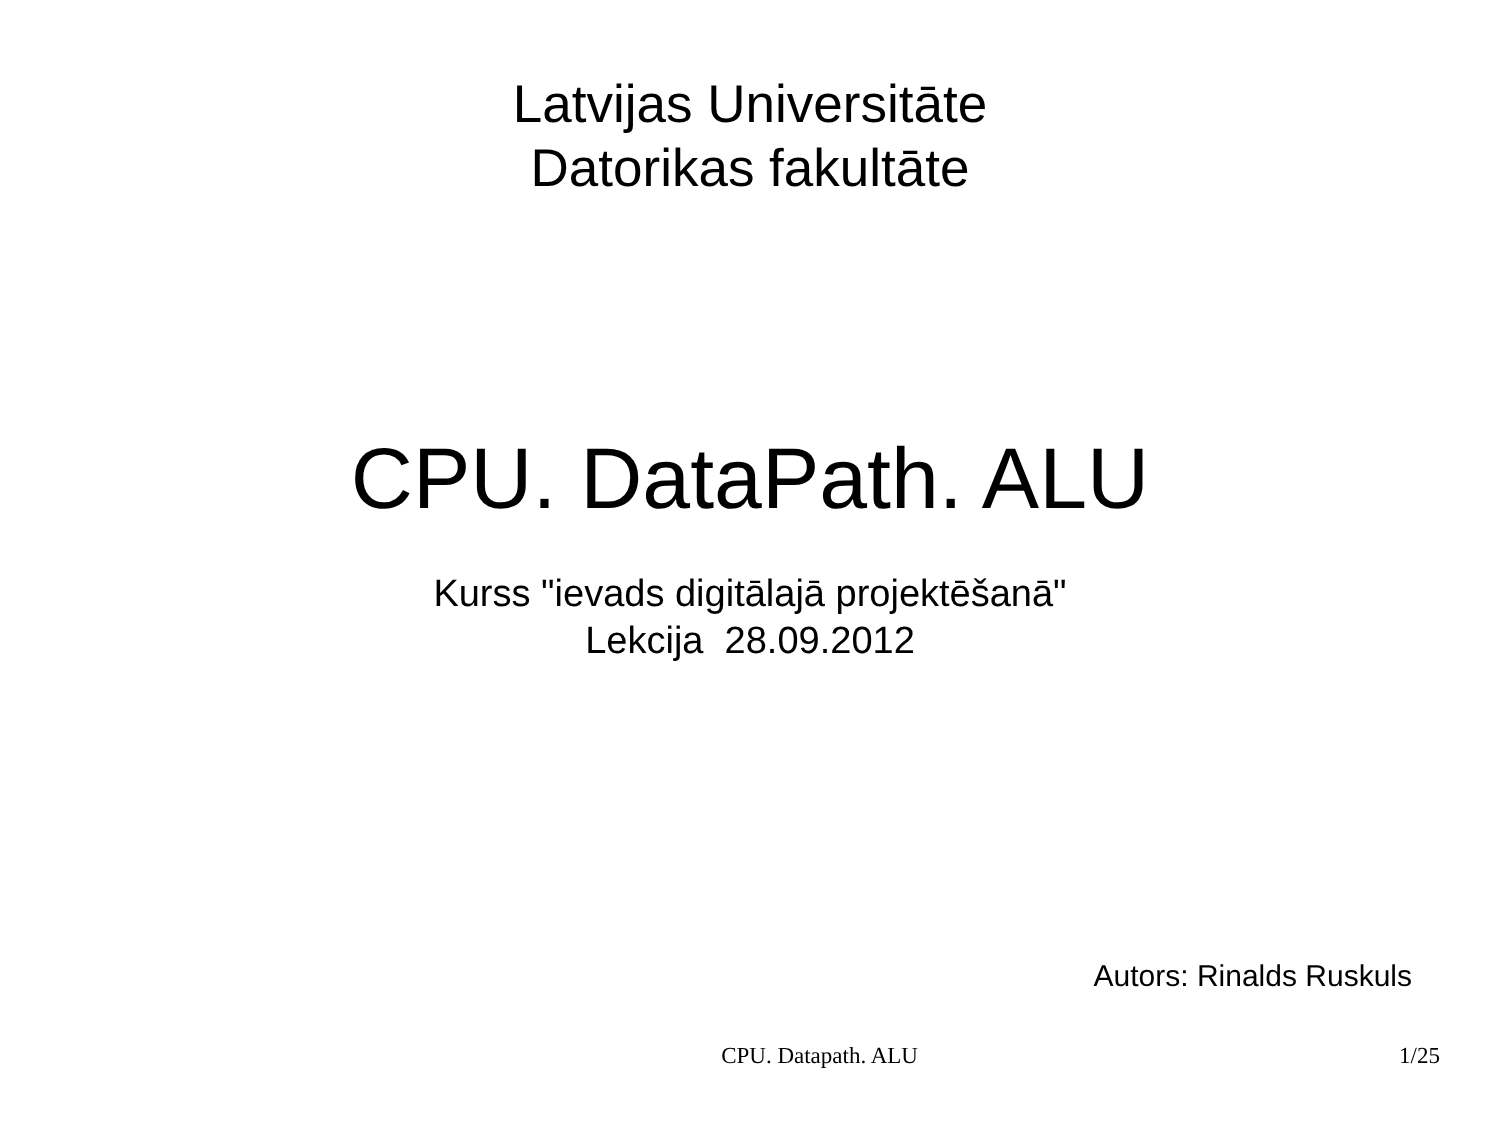Latvijas Universitāte
Datorikas fakultāte
CPU. DataPath. ALU
Kurss "ievads digitālajā projektēšanā"
Lekcija 28.09.2012
Autors: Rinalds Ruskuls
CPU. Datapath. ALU 1/25